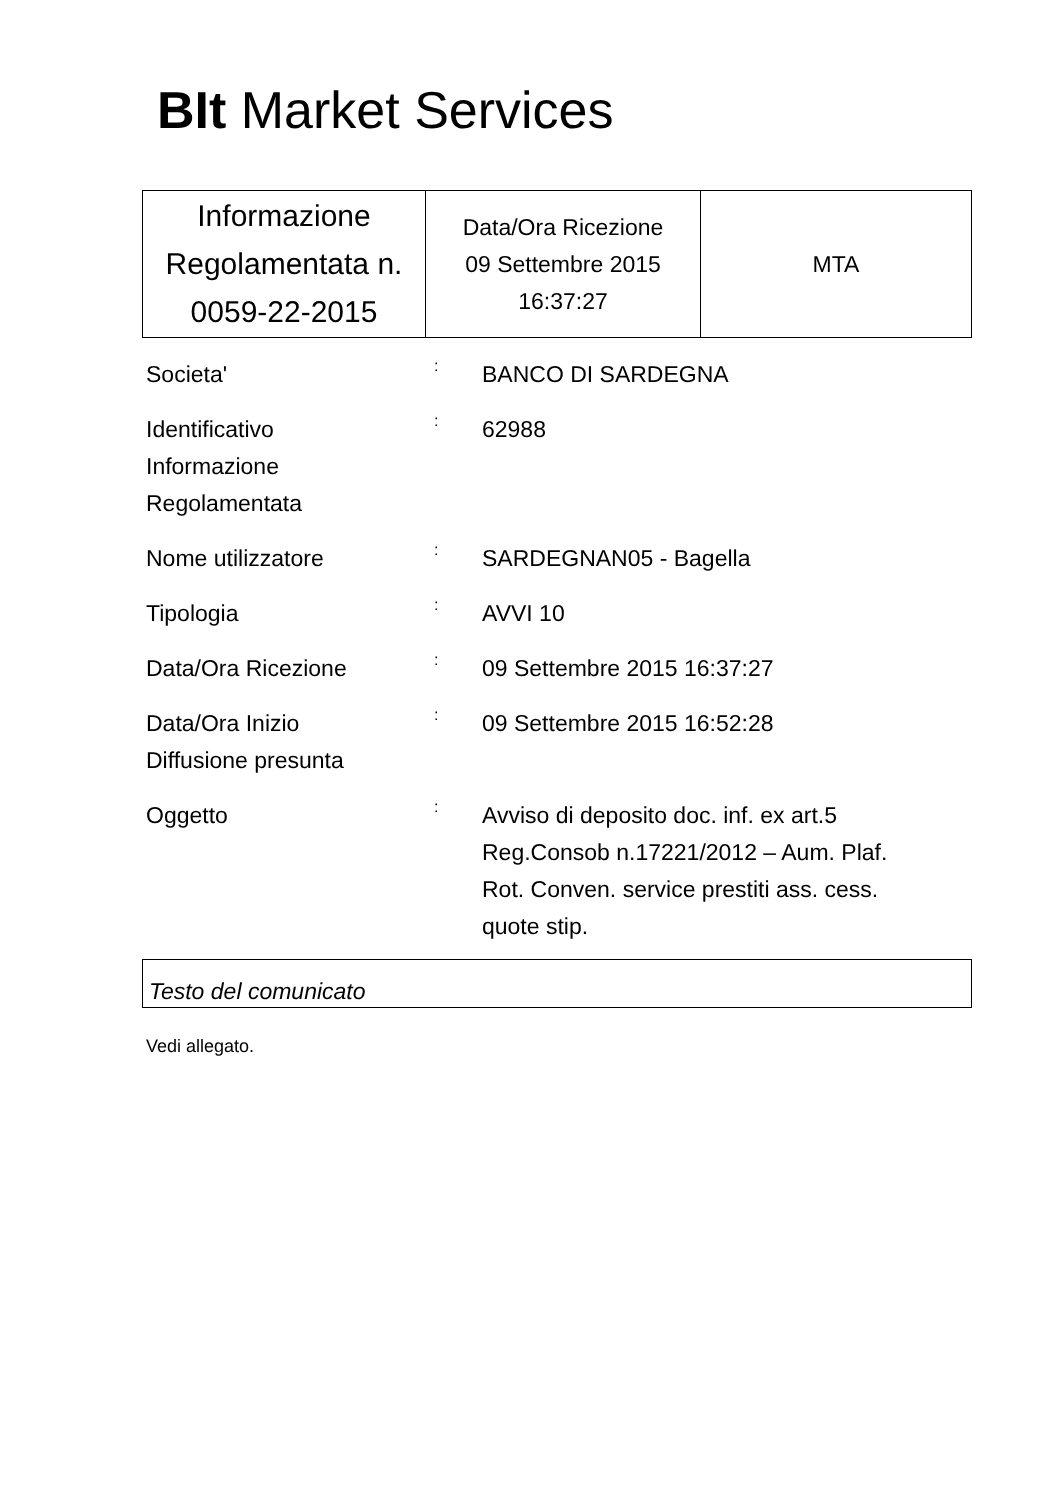BIt Market Services
| Informazione Regolamentata n. 0059-22-2015 | Data/Ora Ricezione 09 Settembre 2015 16:37:27 | MTA |
| Societa' | : | BANCO DI SARDEGNA |
| Identificativo Informazione Regolamentata | : | 62988 |
| Nome utilizzatore | : | SARDEGNAN05 - Bagella |
| Tipologia | : | AVVI 10 |
| Data/Ora Ricezione | : | 09 Settembre 2015 16:37:27 |
| Data/Ora Inizio Diffusione presunta | : | 09 Settembre 2015 16:52:28 |
| Oggetto | : | Avviso di deposito doc. inf. ex art.5 Reg.Consob n.17221/2012 – Aum. Plaf. Rot. Conven. service prestiti ass. cess. quote stip. |
Testo del comunicato
Vedi allegato.